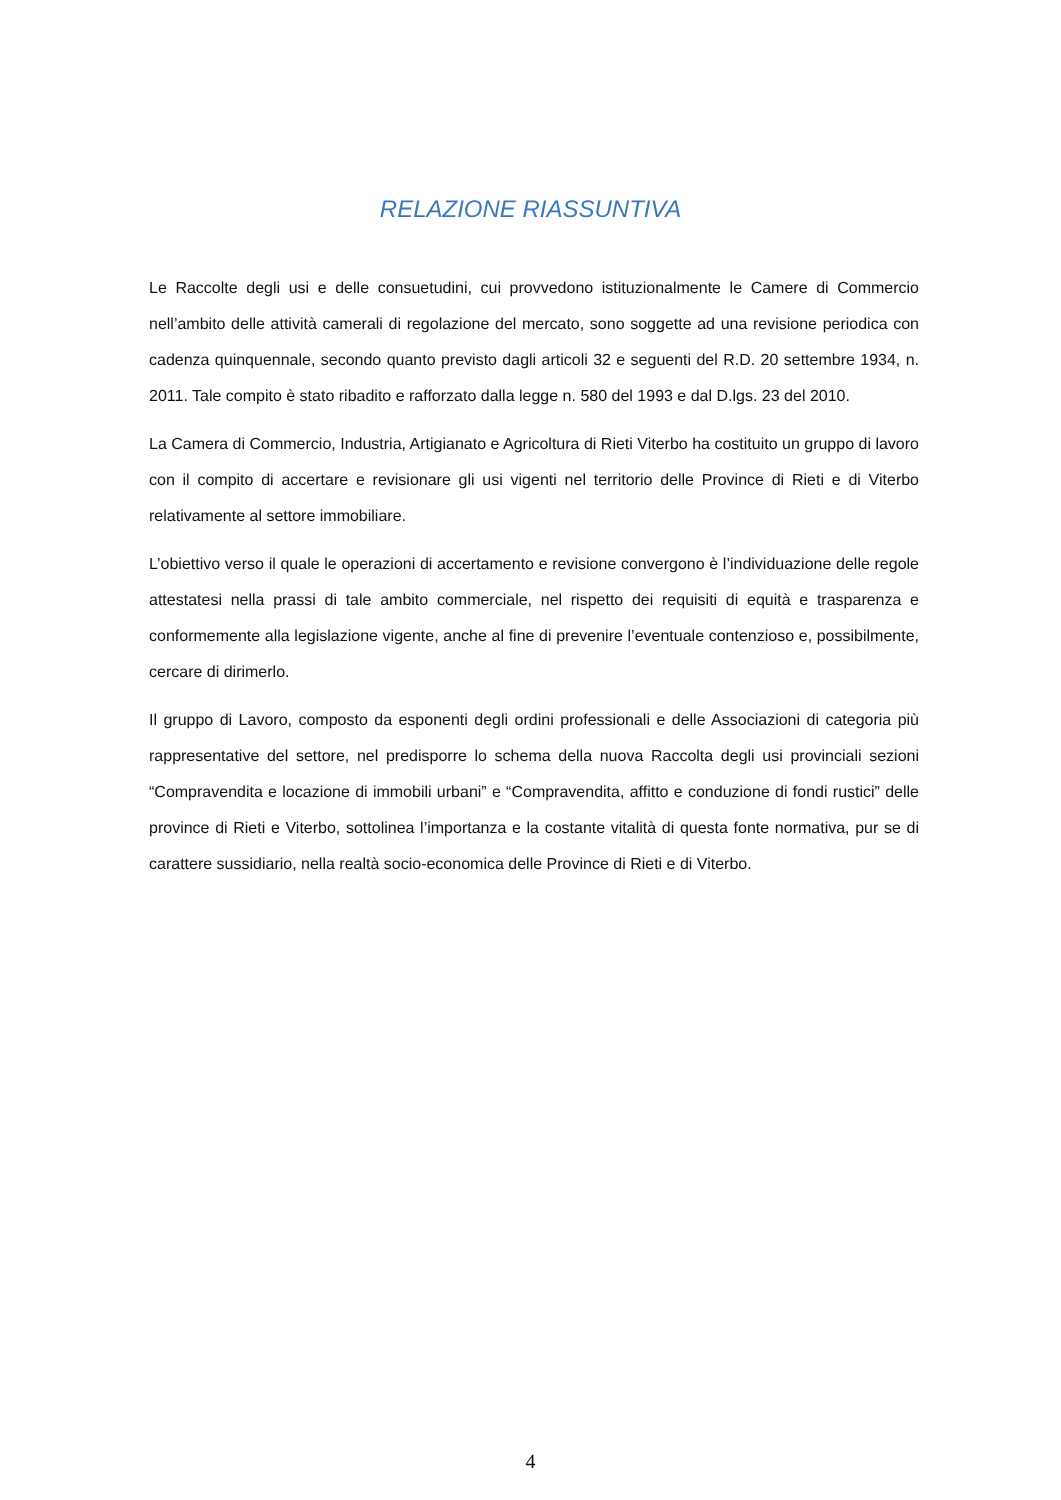RELAZIONE RIASSUNTIVA
Le Raccolte degli usi e delle consuetudini, cui provvedono istituzionalmente le Camere di Commercio nell’ambito delle attività camerali di regolazione del mercato, sono soggette ad una revisione periodica con cadenza quinquennale, secondo quanto previsto dagli articoli 32 e seguenti del R.D. 20 settembre 1934, n. 2011. Tale compito è stato ribadito e rafforzato dalla legge n. 580 del 1993 e dal D.lgs. 23 del 2010.
La Camera di Commercio, Industria, Artigianato e Agricoltura di Rieti Viterbo ha costituito un gruppo di lavoro con il compito di accertare e revisionare gli usi vigenti nel territorio delle Province di Rieti e di Viterbo relativamente al settore immobiliare.
L’obiettivo verso il quale le operazioni di accertamento e revisione convergono è l’individuazione delle regole attestatesi nella prassi di tale ambito commerciale, nel rispetto dei requisiti di equità e trasparenza e conformemente alla legislazione vigente, anche al fine di prevenire l’eventuale contenzioso e, possibilmente, cercare di dirimerlo.
Il gruppo di Lavoro, composto da esponenti degli ordini professionali e delle Associazioni di categoria più rappresentative del settore, nel predisporre lo schema della nuova Raccolta degli usi provinciali sezioni “Compravendita e locazione di immobili urbani” e “Compravendita, affitto e conduzione di fondi rustici” delle province di Rieti e Viterbo, sottolinea l’importanza e la costante vitalità di questa fonte normativa, pur se di carattere sussidiario, nella realtà socio-economica delle Province di Rieti e di Viterbo.
4